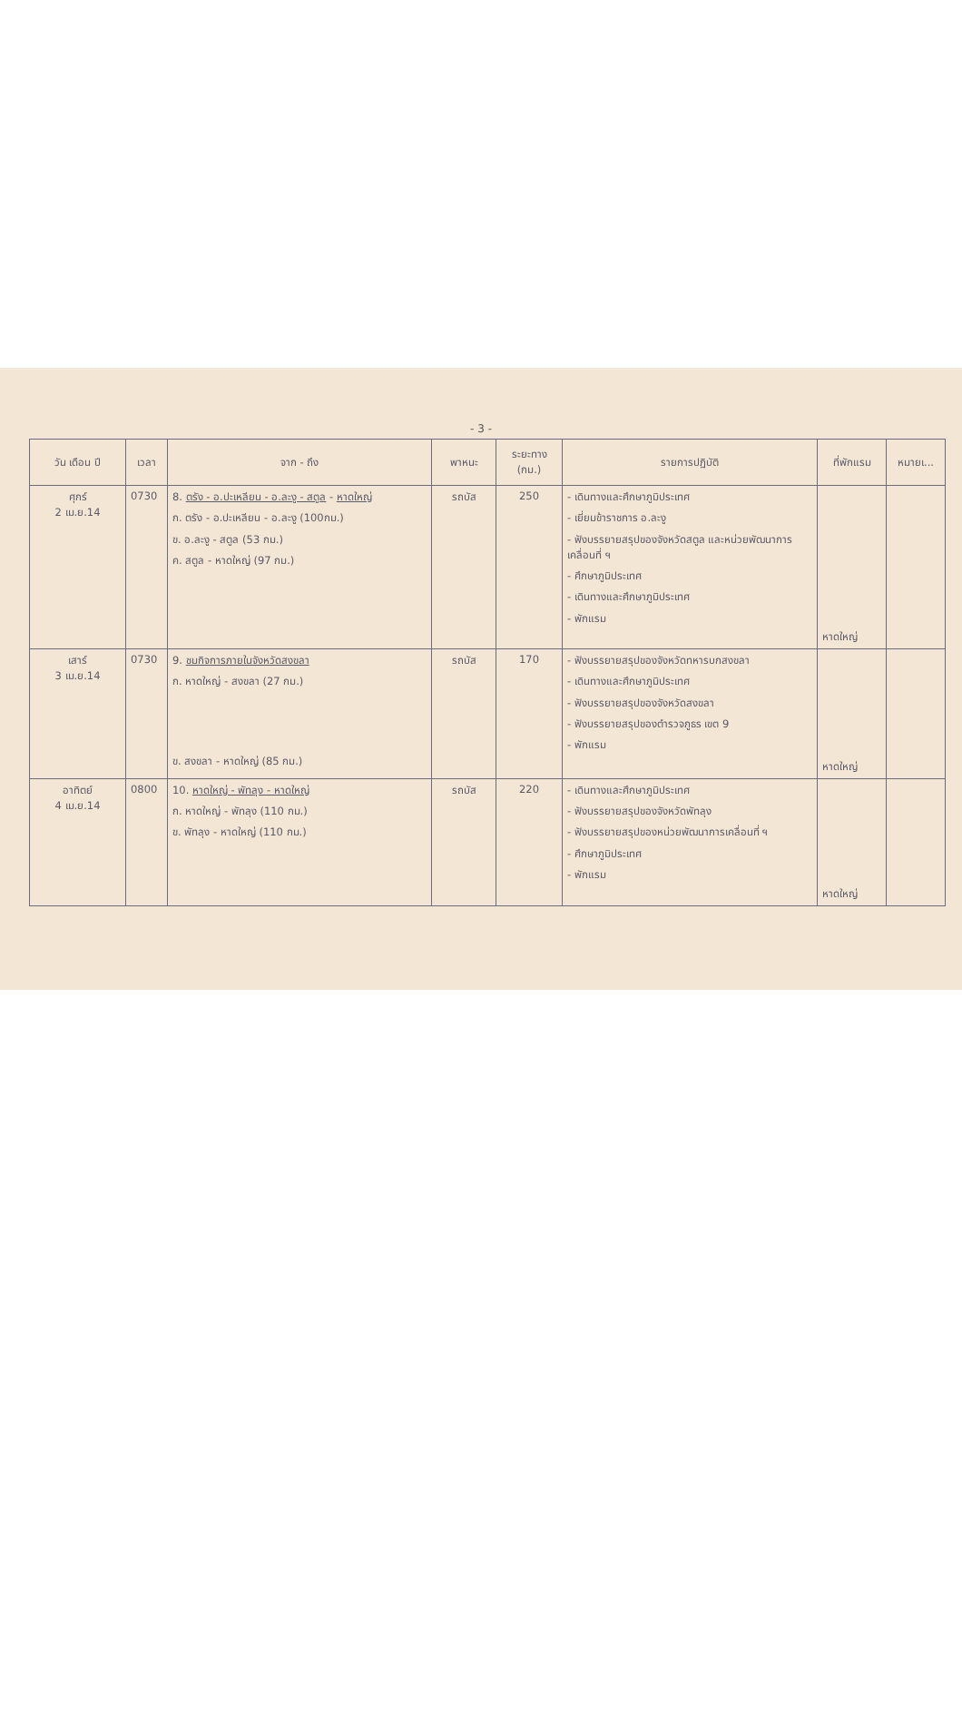- 3 -
| วัน เดือน ปี | เวลา | จาก - ถึง | พาหนะ | ระยะทาง (กม.) | รายการปฏิบัติ | ที่พักแรม | หมายเ... |
| --- | --- | --- | --- | --- | --- | --- | --- |
| ศุกร์ 2 เม.ย.14 | 0730 | 8. ตรัง - อ.ปะเหลียน - อ.ละงู - สตูล - หาดใหญ่ ก. ตรัง - อ.ปะเหลียน - อ.ละงู (100กม.) ข. อ.ละงู - สตูล (53 กม.) ค. สตูล - หาดใหญ่ (97 กม.) | รถบัส | 250 | - เดินทางและศึกษาภูมิประเทศ - เยี่ยมข้าราชการ อ.ละงู - ฟังบรรยายสรุปของจังหวัดสตูล และหน่วยพัฒนาการเคลื่อนที่ ฯ - ศึกษาภูมิประเทศ - เดินทางและศึกษาภูมิประเทศ - พักแรม | หาดใหญ่ | |
| เสาร์ 3 เม.ย.14 | 0730 | 9. ชมกิจการภายในจังหวัดสงขลา ก. หาดใหญ่ - สงขลา (27 กม.) ข. สงขลา - หาดใหญ่ (85 กม.) | รถบัส | 170 | - ฟังบรรยายสรุปของจังหวัดทหารบกสงขลา - เดินทางและศึกษาภูมิประเทศ - ฟังบรรยายสรุปของจังหวัดสงขลา - ฟังบรรยายสรุปของตำรวจภูธร เขต 9 - พักแรม | หาดใหญ่ | |
| อาทิตย์ 4 เม.ย.14 | 0800 | 10. หาดใหญ่ - พัทลุง - หาดใหญ่ ก. หาดใหญ่ - พัทลุง (110 กม.) ข. พัทลุง - หาดใหญ่ (110 กม.) | รถบัส | 220 | - เดินทางและศึกษาภูมิประเทศ - ฟังบรรยายสรุปของจังหวัดพัทลุง - ฟังบรรยายสรุปของหน่วยพัฒนาการเคลื่อนที่ ฯ - ศึกษาภูมิประเทศ - พักแรม | หาดใหญ่ | |